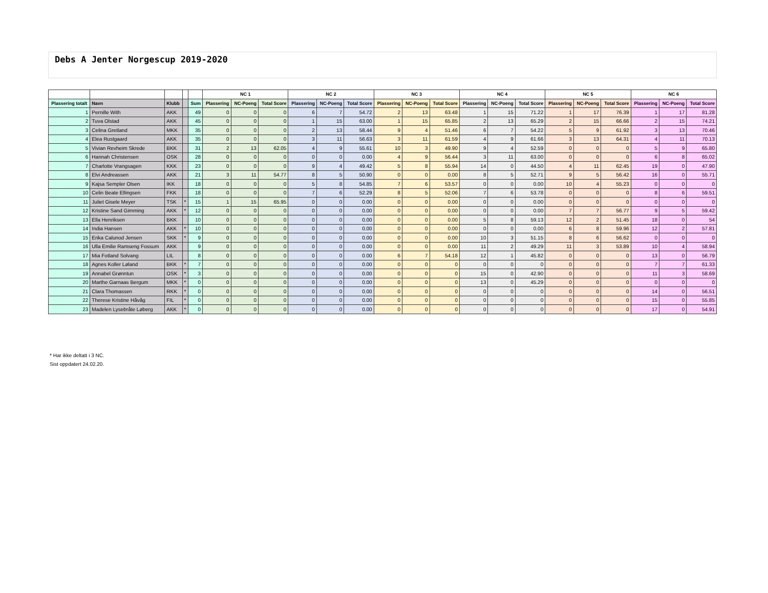Debs A Jenter Norgescup 2019-2020
| | | | | | NC 1 | | | NC 2 | | | NC 3 | | | NC 4 | | | NC 5 | | | NC 6 | | |
| --- | --- | --- | --- | --- | --- | --- | --- | --- | --- | --- | --- | --- | --- | --- | --- | --- | --- | --- | --- | --- | --- | --- |
| Plassering totalt | Navn | Klubb | | Sum | Plassering | NC-Poeng | Total Score | Plassering | NC-Poeng | Total Score | Plassering | NC-Poeng | Total Score | Plassering | NC-Poeng | Total Score | Plassering | NC-Poeng | Total Score | Plassering | NC-Poeng | Total Score |
| 1 | Pernille With | AKK | | 49 | 0 | 0 | 0 | 6 | 7 | 54.72 | 2 | 13 | 63.48 | 1 | 15 | 71.22 | 1 | 17 | 76.39 | 1 | 17 | 81.28 |
| 2 | Tuva Olstad | AKK | | 45 | 0 | 0 | 0 | 1 | 15 | 63.00 | 1 | 15 | 65.85 | 2 | 13 | 65.29 | 2 | 15 | 66.66 | 2 | 15 | 74.21 |
| 3 | Celina Gretland | MKK | | 35 | 0 | 0 | 0 | 2 | 13 | 58.44 | 9 | 4 | 51.46 | 6 | 7 | 54.22 | 5 | 9 | 61.92 | 3 | 13 | 70.46 |
| 4 | Elea Rustgaard | AKK | | 35 | 0 | 0 | 0 | 3 | 11 | 56.63 | 3 | 11 | 61.59 | 4 | 9 | 61.66 | 3 | 13 | 64.31 | 4 | 11 | 70.13 |
| 5 | Vivian Revheim Skrede | BKK | | 31 | 2 | 13 | 62.05 | 4 | 9 | 55.61 | 10 | 3 | 49.90 | 9 | 4 | 52.59 | 0 | 0 | 0 | 5 | 9 | 65.80 |
| 6 | Hannah Christensen | OSK | | 28 | 0 | 0 | 0 | 0 | 0 | 0.00 | 4 | 9 | 56.44 | 3 | 11 | 63.00 | 0 | 0 | 0 | 6 | 8 | 65.02 |
| 7 | Charlotte Vrangsagen | KKK | | 23 | 0 | 0 | 0 | 9 | 4 | 49.42 | 5 | 8 | 55.94 | 14 | 0 | 44.50 | 4 | 11 | 62.45 | 19 | 0 | 47.90 |
| 8 | Elvi Andreassen | AKK | | 21 | 3 | 11 | 54.77 | 8 | 5 | 50.90 | 0 | 0 | 0.00 | 8 | 5 | 52.71 | 9 | 5 | 56.42 | 16 | 0 | 55.71 |
| 9 | Kajsa Sempler Olsen | IKK | | 18 | 0 | 0 | 0 | 5 | 8 | 54.85 | 7 | 6 | 53.57 | 0 | 0 | 0.00 | 10 | 4 | 55.23 | 0 | 0 | 0 |
| 10 | Celin Beate Ellingsen | FKK | | 18 | 0 | 0 | 0 | 7 | 6 | 52.29 | 8 | 5 | 52.06 | 7 | 6 | 53.78 | 0 | 0 | 0 | 8 | 6 | 59.51 |
| 11 | Juliet Gisele Meyer | TSK | * | 15 | 1 | 15 | 65.95 | 0 | 0 | 0.00 | 0 | 0 | 0.00 | 0 | 0 | 0.00 | 0 | 0 | 0 | 0 | 0 | 0 |
| 12 | Kristine Sand Gimming | AKK | * | 12 | 0 | 0 | 0 | 0 | 0 | 0.00 | 0 | 0 | 0.00 | 0 | 0 | 0.00 | 7 | 7 | 56.77 | 9 | 5 | 59.42 |
| 13 | Ella Henriksen | BKK | | 10 | 0 | 0 | 0 | 0 | 0 | 0.00 | 0 | 0 | 0.00 | 5 | 8 | 59.13 | 12 | 2 | 51.45 | 18 | 0 | 54 |
| 14 | India Hansen | AKK | * | 10 | 0 | 0 | 0 | 0 | 0 | 0.00 | 0 | 0 | 0.00 | 0 | 0 | 0.00 | 6 | 8 | 59.96 | 12 | 2 | 57.81 |
| 15 | Erika Calunod Jensen | SKK | * | 9 | 0 | 0 | 0 | 0 | 0 | 0.00 | 0 | 0 | 0.00 | 10 | 3 | 51.15 | 8 | 6 | 56.62 | 0 | 0 | 0 |
| 16 | Ulla Emilie Ramseng Fossum | AKK | | 9 | 0 | 0 | 0 | 0 | 0 | 0.00 | 0 | 0 | 0.00 | 11 | 2 | 49.29 | 11 | 3 | 53.89 | 10 | 4 | 58.94 |
| 17 | Mia Fotland Solvang | LIL | | 8 | 0 | 0 | 0 | 0 | 0 | 0.00 | 6 | 7 | 54.18 | 12 | 1 | 45.82 | 0 | 0 | 0 | 13 | 0 | 56.79 |
| 18 | Agnes Koller Løland | BKK | * | 7 | 0 | 0 | 0 | 0 | 0 | 0.00 | 0 | 0 | 0 | 0 | 0 | 0 | 0 | 0 | 0 | 7 | 7 | 61.33 |
| 19 | Annabel Grønntun | OSK | * | 3 | 0 | 0 | 0 | 0 | 0 | 0.00 | 0 | 0 | 0 | 15 | 0 | 42.90 | 0 | 0 | 0 | 11 | 3 | 58.69 |
| 20 | Marthe Garnaas Bergum | MKK | * | 0 | 0 | 0 | 0 | 0 | 0 | 0.00 | 0 | 0 | 0 | 13 | 0 | 45.29 | 0 | 0 | 0 | 0 | 0 | 0 |
| 21 | Clara Thomassen | RKK | * | 0 | 0 | 0 | 0 | 0 | 0 | 0.00 | 0 | 0 | 0 | 0 | 0 | 0 | 0 | 0 | 0 | 14 | 0 | 56.51 |
| 22 | Therese Kristine Håvåg | FIL | * | 0 | 0 | 0 | 0 | 0 | 0 | 0.00 | 0 | 0 | 0 | 0 | 0 | 0 | 0 | 0 | 0 | 15 | 0 | 55.85 |
| 23 | Madelen Lysebråte Løberg | AKK | * | 0 | 0 | 0 | 0 | 0 | 0 | 0.00 | 0 | 0 | 0 | 0 | 0 | 0 | 0 | 0 | 0 | 17 | 0 | 54.91 |
* Har ikke deltatt i 3 NC.
Sist oppdatert 24.02.20.